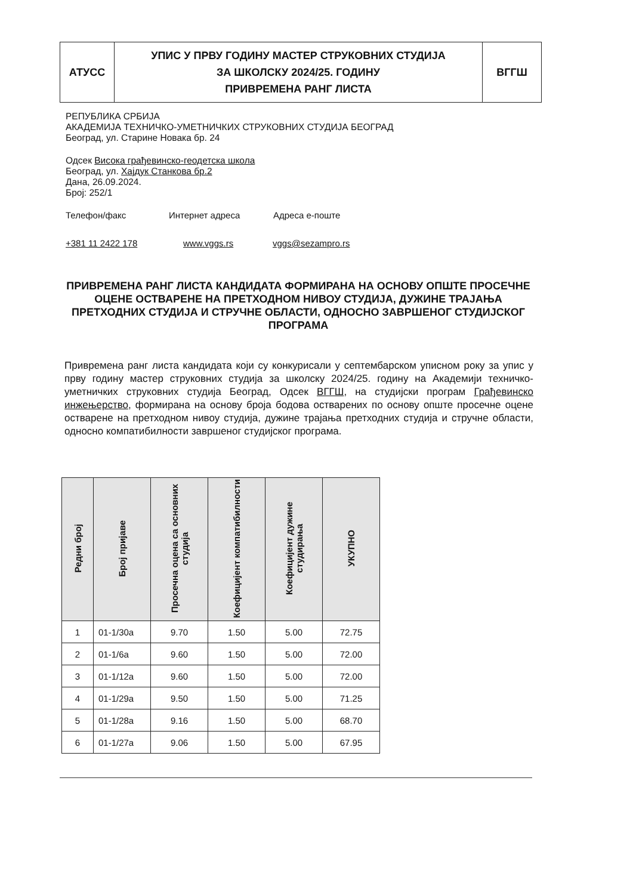| АТУСС | УПИС У ПРВУ ГОДИНУ МАСТЕР СТРУКОВНИХ СТУДИЈА ЗА ШКОЛСКУ 2024/25. ГОДИНУ ПРИВРЕМЕНА РАНГ ЛИСТА | ВГГШ |
РЕПУБЛИКА СРБИЈА
АКАДЕМИЈА ТЕХНИЧКО-УМЕТНИЧКИХ СТРУКОВНИХ СТУДИЈА БЕОГРАД
Београд, ул. Старине Новака бр. 24
Одсек Висока грађевинско-геодетска школа
Београд, ул. Хајдук Станкова бр.2
Дана, 26.09.2024.
Број: 252/1
Телефон/факс Интернет адреса Адреса е-поште
+381 11 2422 178 www.vggs.rs vggs@sezampro.rs
ПРИВРЕМЕНА РАНГ ЛИСТА КАНДИДАТА ФОРМИРАНА НА ОСНОВУ ОПШТЕ ПРОСЕЧНЕ ОЦЕНЕ ОСТВАРЕНЕ НА ПРЕТХОДНОМ НИВОУ СТУДИЈА, ДУЖИНЕ ТРАЈАЊА ПРЕТХОДНИХ СТУДИЈА И СТРУЧНЕ ОБЛАСТИ, ОДНОСНО ЗАВРШЕНОГ СТУДИЈСКОГ ПРОГРАМА
Привремена ранг листа кандидата који су конкурисали у септембарском уписном року за упис у прву годину мастер струковних студија за школску 2024/25. годину на Академији техничко-уметничких струковних студија Београд, Одсек ВГГШ, на студијски програм Грађевинско инжењерство, формирана на основу броја бодова остварених по основу опште просечне оцене остварене на претходном нивоу студија, дужине трајања претходних студија и стручне области, односно компатибилности завршеног студијског програма.
| Редни број | Број пријаве | Просечна оцена са основних студија | Коефицијент компатибилности | Коефицијент дужине студирања | УКУПНО |
| --- | --- | --- | --- | --- | --- |
| 1 | 01-1/30а | 9.70 | 1.50 | 5.00 | 72.75 |
| 2 | 01-1/6а | 9.60 | 1.50 | 5.00 | 72.00 |
| 3 | 01-1/12а | 9.60 | 1.50 | 5.00 | 72.00 |
| 4 | 01-1/29а | 9.50 | 1.50 | 5.00 | 71.25 |
| 5 | 01-1/28а | 9.16 | 1.50 | 5.00 | 68.70 |
| 6 | 01-1/27а | 9.06 | 1.50 | 5.00 | 67.95 |